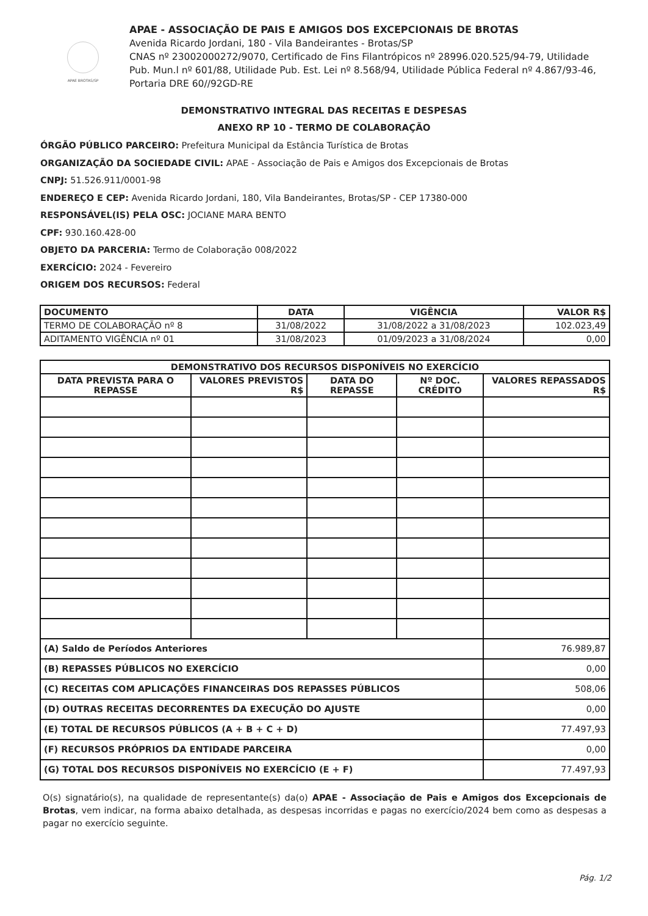APAE BROTAS/SP
APAE - ASSOCIAÇÃO DE PAIS E AMIGOS DOS EXCEPCIONAIS DE BROTAS
Avenida Ricardo Jordani, 180 - Vila Bandeirantes - Brotas/SP
CNAS nº 23002000272/9070, Certificado de Fins Filantrópicos nº 28996.020.525/94-79, Utilidade Pub. Mun.l nº 601/88, Utilidade Pub. Est. Lei nº 8.568/94, Utilidade Pública Federal nº 4.867/93-46, Portaria DRE 60//92GD-RE
DEMONSTRATIVO INTEGRAL DAS RECEITAS E DESPESAS
ANEXO RP 10 - TERMO DE COLABORAÇÃO
ÓRGÃO PÚBLICO PARCEIRO: Prefeitura Municipal da Estância Turística de Brotas
ORGANIZAÇÃO DA SOCIEDADE CIVIL: APAE - Associação de Pais e Amigos dos Excepcionais de Brotas
CNPJ: 51.526.911/0001-98
ENDEREÇO E CEP: Avenida Ricardo Jordani, 180, Vila Bandeirantes, Brotas/SP - CEP 17380-000
RESPONSÁVEL(IS) PELA OSC: JOCIANE MARA BENTO
CPF: 930.160.428-00
OBJETO DA PARCERIA: Termo de Colaboração 008/2022
EXERCÍCIO: 2024 - Fevereiro
ORIGEM DOS RECURSOS: Federal
| DOCUMENTO | DATA | VIGÊNCIA | VALOR R$ |
| --- | --- | --- | --- |
| TERMO DE COLABORAÇÃO nº 8 | 31/08/2022 | 31/08/2022 a 31/08/2023 | 102.023,49 |
| ADITAMENTO VIGÊNCIA nº 01 | 31/08/2023 | 01/09/2023 a 31/08/2024 | 0,00 |
| DEMONSTRATIVO DOS RECURSOS DISPONÍVEIS NO EXERCÍCIO | | | | |
| --- | --- | --- | --- | --- |
| DATA PREVISTA PARA O REPASSE | VALORES PREVISTOS R$ | DATA DO REPASSE | Nº DOC. CRÉDITO | VALORES REPASSADOS R$ |
| (A) Saldo de Períodos Anteriores | | | | 76.989,87 |
| (B) REPASSES PÚBLICOS NO EXERCÍCIO | | | | 0,00 |
| (C) RECEITAS COM APLICAÇÕES FINANCEIRAS DOS REPASSES PÚBLICOS | | | | 508,06 |
| (D) OUTRAS RECEITAS DECORRENTES DA EXECUÇÃO DO AJUSTE | | | | 0,00 |
| (E) TOTAL DE RECURSOS PÚBLICOS (A + B + C + D) | | | | 77.497,93 |
| (F) RECURSOS PRÓPRIOS DA ENTIDADE PARCEIRA | | | | 0,00 |
| (G) TOTAL DOS RECURSOS DISPONÍVEIS NO EXERCÍCIO (E + F) | | | | 77.497,93 |
O(s) signatário(s), na qualidade de representante(s) da(o) APAE - Associação de Pais e Amigos dos Excepcionais de Brotas, vem indicar, na forma abaixo detalhada, as despesas incorridas e pagas no exercício/2024 bem como as despesas a pagar no exercício seguinte.
Pág. 1/2